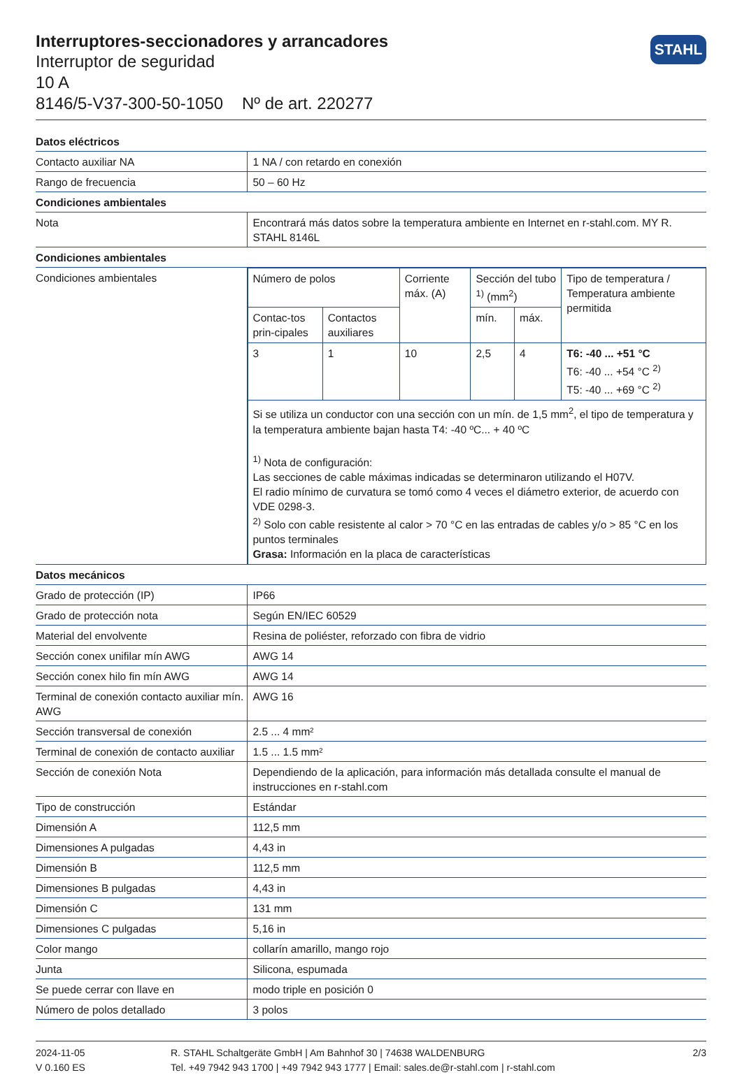Interruptores-seccionadores y arrancadores
Interruptor de seguridad
10 A
8146/5-V37-300-50-1050 Nº de art. 220277
STAHL
| Datos eléctricos | |
| Contacto auxiliar NA | 1 NA / con retardo en conexión |
| Rango de frecuencia | 50 – 60 Hz |
| Condiciones ambientales | |
| Nota | Encontrará más datos sobre la temperatura ambiente en Internet en r-stahl.com. MY R. STAHL 8146L |
| Condiciones ambientales | |
| Condiciones ambientales | / Número de polos / / Corriente máx. (A) / Sección del tubo <sup>1)</sup> (mm<sup>2</sup>) / / Tipo de temperatura / Temperatura ambiente permitida / / Contac-tos prin-cipales / Contactos auxiliares / / mín. / máx. / / / 3 / 1 / 10 / 2,5 / 4 / T6: -40 ... +51 °C T6: -40 ... +54 °C <sup>2)</sup> T5: -40 ... +69 °C <sup>2)</sup> / / Si se utiliza un conductor con una sección con un mín. de 1,5 mm<sup>2</sup>, el tipo de temperatura y la temperatura ambiente bajan hasta T4: -40 ºC... + 40 ºC <sup>1)</sup> Nota de configuración: Las secciones de cable máximas indicadas se determinaron utilizando el H07V. El radio mínimo de curvatura se tomó como 4 veces el diámetro exterior, de acuerdo con VDE 0298-3. <sup>2)</sup> Solo con cable resistente al calor > 70 °C en las entradas de cables y/o > 85 °C en los puntos terminales Grasa: Información en la placa de características / / / / / / |
| Datos mecánicos | |
| Grado de protección (IP) | IP66 |
| Grado de protección nota | Según EN/IEC 60529 |
| Material del envolvente | Resina de poliéster, reforzado con fibra de vidrio |
| Sección conex unifilar mín AWG | AWG 14 |
| Sección conex hilo fin mín AWG | AWG 14 |
| Terminal de conexión contacto auxiliar mín. AWG | AWG 16 |
| Sección transversal de conexión | 2.5 ... 4 mm² |
| Terminal de conexión de contacto auxiliar | 1.5 ... 1.5 mm² |
| Sección de conexión Nota | Dependiendo de la aplicación, para información más detallada consulte el manual de instrucciones en r-stahl.com |
| Tipo de construcción | Estándar |
| Dimensión A | 112,5 mm |
| Dimensiones A pulgadas | 4,43 in |
| Dimensión B | 112,5 mm |
| Dimensiones B pulgadas | 4,43 in |
| Dimensión C | 131 mm |
| Dimensiones C pulgadas | 5,16 in |
| Color mango | collarín amarillo, mango rojo |
| Junta | Silicona, espumada |
| Se puede cerrar con llave en | modo triple en posición 0 |
| Número de polos detallado | 3 polos |
2024-11-05
V 0.160 ES
R. STAHL Schaltgeräte GmbH | Am Bahnhof 30 | 74638 WALDENBURG
Tel. +49 7942 943 1700 | +49 7942 943 1777 | Email: sales.de@r-stahl.com | r-stahl.com
2/3